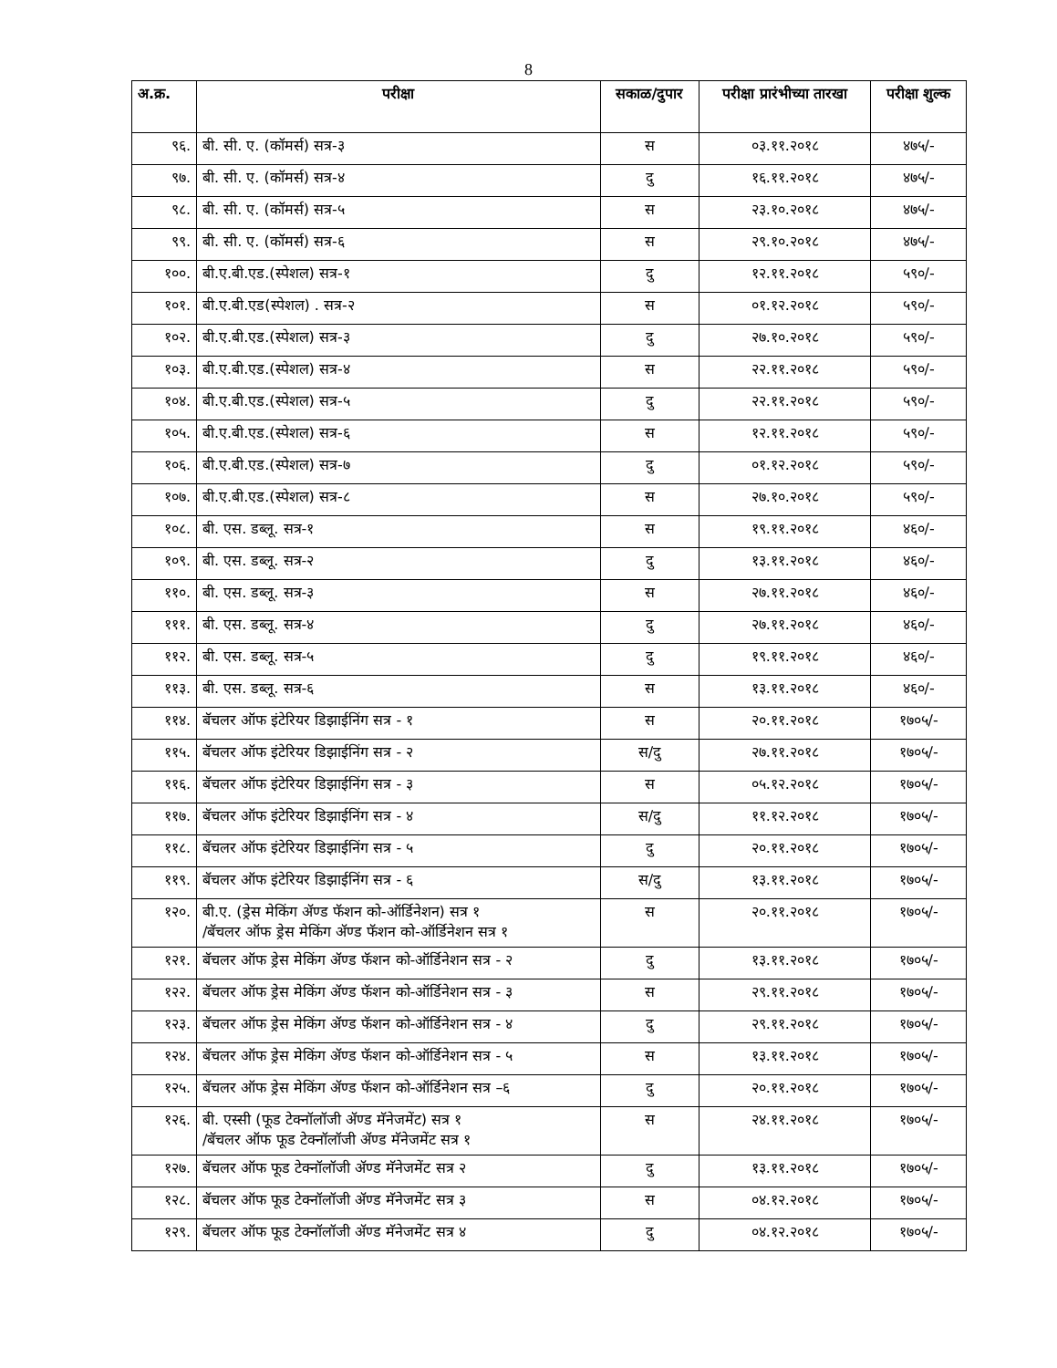8
| अ.क्र. | परीक्षा | सकाळ/दुपार | परीक्षा प्रारंभीच्या तारखा | परीक्षा शुल्क |
| --- | --- | --- | --- | --- |
| ९६. | बी. सी. ए. (कॉमर्स) सत्र-३ | स | ०३.११.२०१८ | ४७५/- |
| ९७. | बी. सी. ए. (कॉमर्स) सत्र-४ | दु | १६.११.२०१८ | ४७५/- |
| ९८. | बी. सी. ए. (कॉमर्स) सत्र-५ | स | २३.१०.२०१८ | ४७५/- |
| ९९. | बी. सी. ए. (कॉमर्स) सत्र-६ | स | २९.१०.२०१८ | ४७५/- |
| १००. | बी.ए.बी.एड.(स्पेशल) सत्र-१ | दु | १२.११.२०१८ | ५९०/- |
| १०१. | बी.ए.बी.एड(स्पेशल) . सत्र-२ | स | ०१.१२.२०१८ | ५९०/- |
| १०२. | बी.ए.बी.एड.(स्पेशल) सत्र-३ | दु | २७.१०.२०१८ | ५९०/- |
| १०३. | बी.ए.बी.एड.(स्पेशल) सत्र-४ | स | २२.११.२०१८ | ५९०/- |
| १०४. | बी.ए.बी.एड.(स्पेशल) सत्र-५ | दु | २२.११.२०१८ | ५९०/- |
| १०५. | बी.ए.बी.एड.(स्पेशल) सत्र-६ | स | १२.११.२०१८ | ५९०/- |
| १०६. | बी.ए.बी.एड.(स्पेशल) सत्र-७ | दु | ०१.१२.२०१८ | ५९०/- |
| १०७. | बी.ए.बी.एड.(स्पेशल) सत्र-८ | स | २७.१०.२०१८ | ५९०/- |
| १०८. | बी. एस. डब्लू. सत्र-१ | स | १९.११.२०१८ | ४६०/- |
| १०९. | बी. एस. डब्लू. सत्र-२ | दु | १३.११.२०१८ | ४६०/- |
| ११०. | बी. एस. डब्लू. सत्र-३ | स | २७.११.२०१८ | ४६०/- |
| १११. | बी. एस. डब्लू. सत्र-४ | दु | २७.११.२०१८ | ४६०/- |
| ११२. | बी. एस. डब्लू. सत्र-५ | दु | १९.११.२०१८ | ४६०/- |
| ११३. | बी. एस. डब्लू. सत्र-६ | स | १३.११.२०१८ | ४६०/- |
| ११४. | बॅचलर ऑफ इंटेरियर डिझाईनिंग सत्र - १ | स | २०.११.२०१८ | १७०५/- |
| ११५. | बॅचलर ऑफ इंटेरियर डिझाईनिंग सत्र - २ | स/दु | २७.११.२०१८ | १७०५/- |
| ११६. | बॅचलर ऑफ इंटेरियर डिझाईनिंग सत्र - ३ | स | ०५.१२.२०१८ | १७०५/- |
| ११७. | बॅचलर ऑफ इंटेरियर डिझाईनिंग सत्र - ४ | स/दु | ११.१२.२०१८ | १७०५/- |
| ११८. | बॅचलर ऑफ इंटेरियर डिझाईनिंग सत्र - ५ | दु | २०.११.२०१८ | १७०५/- |
| ११९. | बॅचलर ऑफ इंटेरियर डिझाईनिंग सत्र - ६ | स/दु | १३.११.२०१८ | १७०५/- |
| १२०. | बी.ए. (ड्रेस मेकिंग ॲण्ड फॅशन को-ऑर्डिनेशन) सत्र १ /बॅचलर ऑफ ड्रेस मेकिंग ॲण्ड फॅशन को-ऑर्डिनेशन सत्र १ | स | २०.११.२०१८ | १७०५/- |
| १२१. | बॅचलर ऑफ ड्रेस मेकिंग ॲण्ड फॅशन को-ऑर्डिनेशन सत्र - २ | दु | १३.११.२०१८ | १७०५/- |
| १२२. | बॅचलर ऑफ ड्रेस मेकिंग ॲण्ड फॅशन को-ऑर्डिनेशन सत्र - ३ | स | २९.११.२०१८ | १७०५/- |
| १२३. | बॅचलर ऑफ ड्रेस मेकिंग ॲण्ड फॅशन को-ऑर्डिनेशन सत्र - ४ | दु | २९.११.२०१८ | १७०५/- |
| १२४. | बॅचलर ऑफ ड्रेस मेकिंग ॲण्ड फॅशन को-ऑर्डिनेशन सत्र - ५ | स | १३.११.२०१८ | १७०५/- |
| १२५. | बॅचलर ऑफ ड्रेस मेकिंग ॲण्ड फॅशन को-ऑर्डिनेशन सत्र –६ | दु | २०.११.२०१८ | १७०५/- |
| १२६. | बी. एस्सी (फूड टेक्नॉलॉजी ॲण्ड मॅनेजमेंट) सत्र १ /बॅचलर ऑफ फूड टेक्नॉलॉजी ॲण्ड मॅनेजमेंट सत्र १ | स | २४.११.२०१८ | १७०५/- |
| १२७. | बॅचलर ऑफ फूड टेक्नॉलॉजी ॲण्ड मॅनेजमेंट सत्र २ | दु | १३.११.२०१८ | १७०५/- |
| १२८. | बॅचलर ऑफ फूड टेक्नॉलॉजी ॲण्ड मॅनेजमेंट सत्र ३ | स | ०४.१२.२०१८ | १७०५/- |
| १२९. | बॅचलर ऑफ फूड टेक्नॉलॉजी ॲण्ड मॅनेजमेंट सत्र ४ | दु | ०४.१२.२०१८ | १७०५/- |